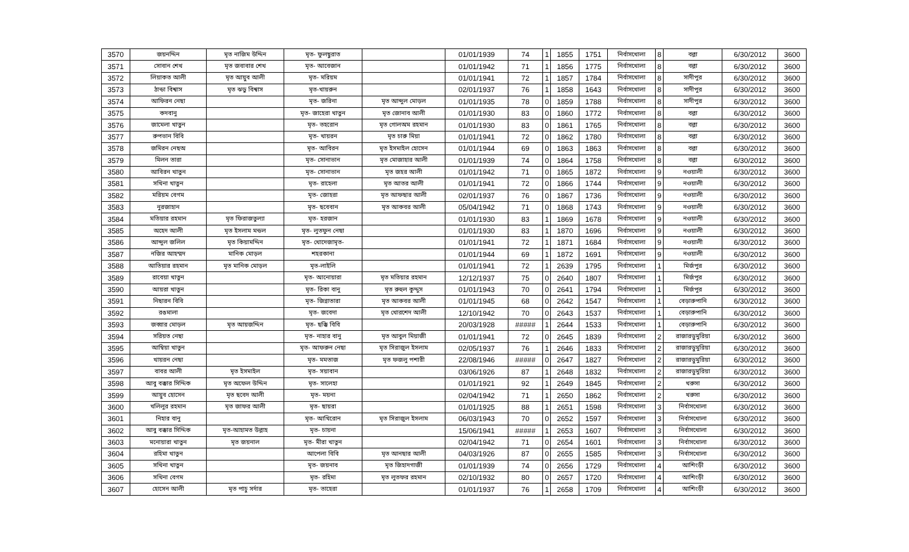| 3570 | জয়নদ্দিন | মৃত নাজিম উদ্দিন | মৃত- ফুলছুরাত | | 01/01/1939 | 74 | 1 | 1855 | 1751 | নির্বাসখোলা | 8 | বল্লা | 6/30/2012 | 3600 |
| 3571 | সোবান শেখ | মৃত জবাবার শেখ | মৃত- আবেজান | | 01/01/1942 | 71 | 1 | 1856 | 1775 | নির্বাসখোলা | 8 | বল্লা | 6/30/2012 | 3600 |
| 3572 | লিয়াকত আলী | মৃত আয়ুব আলী | মৃত- মরিয়ম | | 01/01/1941 | 72 | 1 | 1857 | 1784 | নির্বাসখোলা | 8 | সাদীপুর | 6/30/2012 | 3600 |
| 3573 | ঠান্ডা বিশ্বাস | মৃত ঝড়ু বিশ্বাস | মৃত-খায়রুন | | 02/01/1937 | 76 | 1 | 1858 | 1643 | নির্বাসখোলা | 8 | সাদীপুর | 6/30/2012 | 3600 |
| 3574 | আফিরন নেছা | | মৃত- জরিনা | মৃত আব্দুল মোড়ল | 01/01/1935 | 78 | 0 | 1859 | 1788 | নির্বাসখোলা | 8 | সাদীপুর | 6/30/2012 | 3600 |
| 3575 | কদবানু | | মৃত- জাহেরা খাতুন | মৃত জোনাব আলী | 01/01/1930 | 83 | 0 | 1860 | 1772 | নির্বাসখোলা | 8 | বল্লা | 6/30/2012 | 3600 |
| 3576 | জামেলা খাতুন | | মৃত- তহরোন | মৃত গোলঅম রহমান | 01/01/1930 | 83 | 0 | 1861 | 1765 | নির্বাসখোলা | 8 | বল্লা | 6/30/2012 | 3600 |
| 3577 | রুপভান বিবি | | মৃত- খায়রন | মৃত চারু মিয়া | 01/01/1941 | 72 | 0 | 1862 | 1780 | নির্বাসখোলা | 8 | বল্লা | 6/30/2012 | 3600 |
| 3578 | জমিরন নেছঅ | | মৃত- আবিরন | মৃত ইসমাইল হোসেন | 01/01/1944 | 69 | 0 | 1863 | 1863 | নির্বাসখোলা | 8 | বল্লা | 6/30/2012 | 3600 |
| 3579 | মিলন তারা | | মৃত- সোনাভান | মৃত মোজাহার আলী | 01/01/1939 | 74 | 0 | 1864 | 1758 | নির্বাসখোলা | 8 | বল্লা | 6/30/2012 | 3600 |
| 3580 | আবিরন খাতুন | | মৃত- সোনাভান | মৃত জহর আলী | 01/01/1942 | 71 | 0 | 1865 | 1872 | নির্বাসখোলা | 9 | নওয়ালী | 6/30/2012 | 3600 |
| 3581 | সখিনা খাতুন | | মৃত- রাহেলা | মৃত আতর আলী | 01/01/1941 | 72 | 0 | 1866 | 1744 | নির্বাসখোলা | 9 | নওয়ালী | 6/30/2012 | 3600 |
| 3582 | মরিয়ম বেগম | | মৃত- জোহরা | মৃত আফছার আলী | 02/01/1937 | 76 | 0 | 1867 | 1736 | নির্বাসখোলা | 9 | নওয়ালী | 6/30/2012 | 3600 |
| 3583 | নুরজাহান | | মৃত- ছবেবান | মৃত আকবর আলী | 05/04/1942 | 71 | 0 | 1868 | 1743 | নির্বাসখোলা | 9 | নওয়ালী | 6/30/2012 | 3600 |
| 3584 | মতিয়ার রহমান | মৃত ফিরাজতুল্যা | মৃত- হরজান | | 01/01/1930 | 83 | 1 | 1869 | 1678 | নির্বাসখোলা | 9 | নওয়ালী | 6/30/2012 | 3600 |
| 3585 | অহেদ আলী | মৃত ইসলাম মন্ডল | মৃত- লুতফুন নেছা | | 01/01/1930 | 83 | 1 | 1870 | 1696 | নির্বাসখোলা | 9 | নওয়ালী | 6/30/2012 | 3600 |
| 3586 | আব্দুল জলিল | মৃত কিয়ামদ্দিন | মৃত- খোদেজামৃত- | | 01/01/1941 | 72 | 1 | 1871 | 1684 | নির্বাসখোলা | 9 | নওয়ালী | 6/30/2012 | 3600 |
| 3587 | নজির আহম্মদ | মানিক মোড়ল | শহরকানা | | 01/01/1944 | 69 | 1 | 1872 | 1691 | নির্বাসখোলা | 9 | নওয়ালী | 6/30/2012 | 3600 |
| 3588 | আতিয়ার রহমান | মৃত মানিক মোড়ল | মৃত-লাইলি | | 01/01/1941 | 72 | 1 | 2639 | 1795 | নির্বাসখোলা | 1 | মির্জপুর | 6/30/2012 | 3600 |
| 3589 | রাবেয়া খাতুন | | মৃত- আনোয়ারা | মৃত মতিয়ার রহমান | 12/12/1937 | 75 | 0 | 2640 | 1807 | নির্বাসখোলা | 1 | মির্জপুর | 6/30/2012 | 3600 |
| 3590 | আয়রা খাতুন | | মৃত- রিকা বানু | মৃত রুহুল কুদ্দুস | 01/01/1943 | 70 | 0 | 2641 | 1794 | নির্বাসখোলা | 1 | মির্জপুর | 6/30/2012 | 3600 |
| 3591 | নিছারন বিবি | | মৃত- জিন্নাতারা | মৃত আকবর আলী | 01/01/1945 | 68 | 0 | 2642 | 1547 | নির্বাসখোলা | 1 | বেড়ারুপানি | 6/30/2012 | 3600 |
| 3592 | রঙমালা | | মৃত- জবেদা | মৃত খোরশেদ আলী | 12/10/1942 | 70 | 0 | 2643 | 1537 | নির্বাসখোলা | 1 | বেড়ারুপানি | 6/30/2012 | 3600 |
| 3593 | জব্বার মোড়ল | মৃত আয়জদ্দিন | মৃত- ছক্কি বিবি | | 20/03/1928 | ##### | 1 | 2644 | 1533 | নির্বাসখোলা | 1 | বেড়ারুপানি | 6/30/2012 | 3600 |
| 3594 | সরিয়ত নেছা | | মৃত- নাহার বানু | মৃত আবুল মিয়াজী | 01/01/1941 | 72 | 0 | 2645 | 1839 | নির্বাসখোলা | 2 | রাজারডুমুরিয়া | 6/30/2012 | 3600 |
| 3595 | আম্বিয়া খাতুন | | মৃত- আফরুন নেছা | মৃত সিরাজুল ইসলাম | 02/05/1937 | 76 | 1 | 2646 | 1833 | নির্বাসখোলা | 2 | রাজারডুমুরিয়া | 6/30/2012 | 3600 |
| 3596 | খায়রন নেছা | | মৃত- মমতাজ | মৃত ফজলু পশারী | 22/08/1946 | ##### | 0 | 2647 | 1827 | নির্বাসখোলা | 2 | রাজারডুমুরিয়া | 6/30/2012 | 3600 |
| 3597 | বাবর আলী | মৃত ইসমাইল | মৃত- সয়াবান | | 03/06/1926 | 87 | 1 | 2648 | 1832 | নির্বাসখোলা | 2 | রাজারডুমুরিয়া | 6/30/2012 | 3600 |
| 3598 | আবু বক্কার সিদ্দিক | মৃত অফেল উদ্দিন | মৃত- সালেহা | | 01/01/1921 | 92 | 1 | 2649 | 1845 | নির্বাসখোলা | 2 | খরুসা | 6/30/2012 | 3600 |
| 3599 | আয়ুব হোসেন | মৃত ছবেদ আলী | মৃত- ময়না | | 02/04/1942 | 71 | 1 | 2650 | 1862 | নির্বাসখোলা | 2 | খরুসা | 6/30/2012 | 3600 |
| 3600 | খলিলুর রহমান | মৃত জাফর আলী | মৃত- ছায়রা | | 01/01/1925 | 88 | 1 | 2651 | 1598 | নির্বাসখোলা | 3 | নির্বাসখোলা | 6/30/2012 | 3600 |
| 3601 | নিহার বানু | | মৃত- আখিরোন | মৃত সিরাজুল ইসলাম | 06/03/1943 | 70 | 0 | 2652 | 1597 | নির্বাসখোলা | 3 | নির্বাসখোলা | 6/30/2012 | 3600 |
| 3602 | আবু বক্কার সিদ্দিক | মৃত-আহামত উল্লাহ | মৃত- চায়না | | 15/06/1941 | ##### | 1 | 2653 | 1607 | নির্বাসখোলা | 3 | নির্বাসখোলা | 6/30/2012 | 3600 |
| 3603 | মনোয়ারা খাতুন | মৃত জয়নাল | মৃত- মীরা খাতুন | | 02/04/1942 | 71 | 0 | 2654 | 1601 | নির্বাসখোলা | 3 | নির্বাসখোলা | 6/30/2012 | 3600 |
| 3604 | রহিমা খাতুন | | আপেলা বিবি | মৃত আনছার আলী | 04/03/1926 | 87 | 0 | 2655 | 1585 | নির্বাসখোলা | 3 | নির্বাসখোলা | 6/30/2012 | 3600 |
| 3605 | সখিনা খাতুন | | মৃত- জয়নাব | মৃত জিহাদগাজী | 01/01/1939 | 74 | 0 | 2656 | 1729 | নির্বাসখোলা | 4 | আশিংড়ী | 6/30/2012 | 3600 |
| 3606 | সখিনা বেগম | | মৃত- রহিমা | মৃত লুতফর রহমান | 02/10/1932 | 80 | 0 | 2657 | 1720 | নির্বাসখোলা | 4 | আশিংড়ী | 6/30/2012 | 3600 |
| 3607 | হোসেন আলী | মৃত পাচু সর্দার | মৃত- তাহেরা | | 01/01/1937 | 76 | 1 | 2658 | 1709 | নির্বাসখোলা | 4 | আশিংড়ী | 6/30/2012 | 3600 |